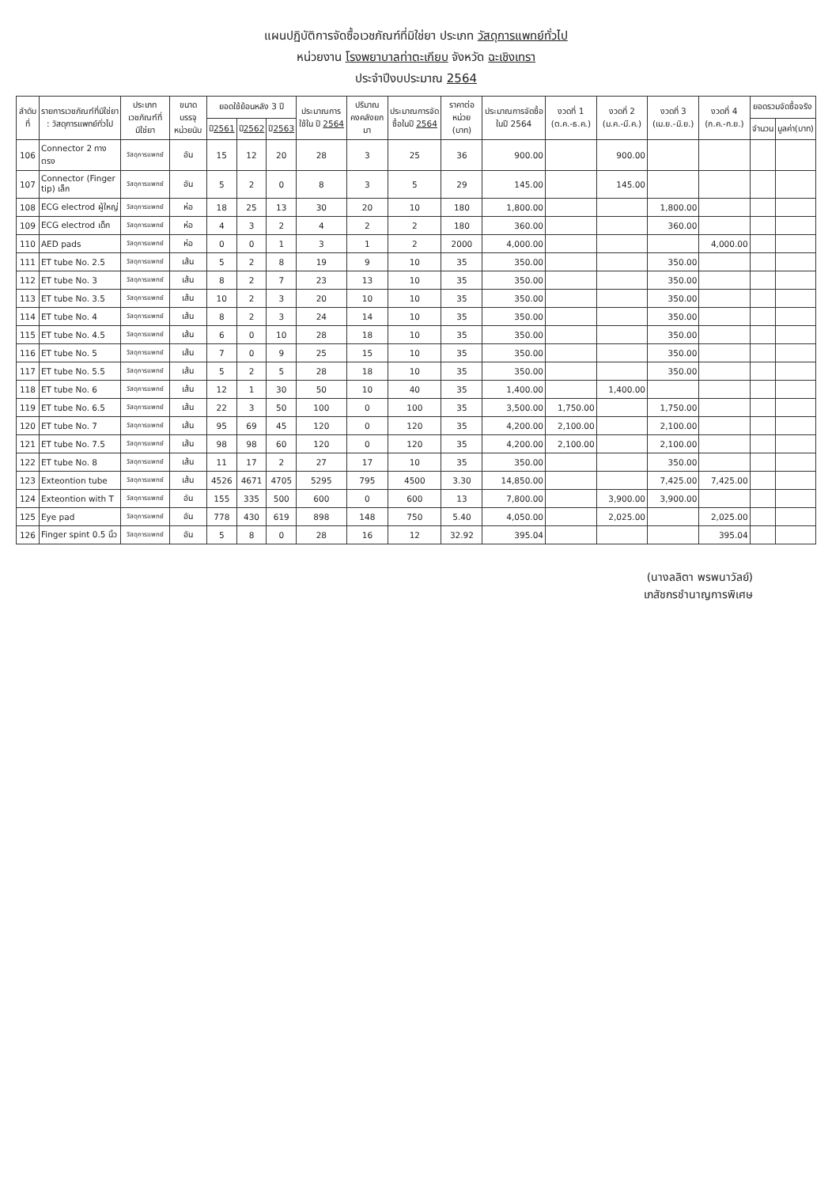แผนปฏิบัติการจัดซื้อเวชภัณฑ์ที่มิใช่ยา ประเภท วัสดุการแพทย์ทั่วไป
หน่วยงาน โรงพยาบาลท่าตะเกียบ จังหวัด ฉะเชิงเทรา
ประจำปีงบประมาณ 2564
| ลำดับที่ | รายการเวชภัณฑ์ที่มิใช่ยา : วัสดุการแพทย์ทั่วไป | ประเภทเวชภัณฑ์ที่มิใช่ยา | ขนาดบรรจุ หน่วยนับ | ยอดใช้ย้อนหลัง 3 ปี | | | ประมาณการใช้ใน ปี 2564 | ปริมาณคงคลังยกมา | ประมาณการจัดซื้อในปี 2564 | ราคาต่อหน่วย (บาท) | ประมาณการจัดซื้อในปี 2564 | งวดที่ 1 (ต.ค.-ธ.ค.) | งวดที่ 2 (ม.ค.-มี.ค.) | งวดที่ 3 (เม.ย.-มิ.ย.) | งวดที่ 4 (ก.ค.-ก.ย.) | ยอดรวมจัดซื้อจริง | |
| --- | --- | --- | --- | --- | --- | --- | --- | --- | --- | --- | --- | --- | --- | --- | --- | --- | --- |
| | | | | ปี 2561 | ปี 2562 | ปี 2563 | | | | | | | | | | จำนวน | มูลค่า(บาท) |
| 106 | Connector 2 ทาง ตรง | วัสดุการแพทย์ | อัน | 15 | 12 | 20 | 28 | 3 | 25 | 36 | 900.00 | | 900.00 | | | | |
| 107 | Connector (Finger tip) เล็ก | วัสดุการแพทย์ | อัน | 5 | 2 | 0 | 8 | 3 | 5 | 29 | 145.00 | | 145.00 | | | | |
| 108 | ECG electrod ผู้ใหญ่ | วัสดุการแพทย์ | ห่อ | 18 | 25 | 13 | 30 | 20 | 10 | 180 | 1,800.00 | | | 1,800.00 | | | |
| 109 | ECG electrod เด็ก | วัสดุการแพทย์ | ห่อ | 4 | 3 | 2 | 4 | 2 | 2 | 180 | 360.00 | | | 360.00 | | | |
| 110 | AED pads | วัสดุการแพทย์ | ห่อ | 0 | 0 | 1 | 3 | 1 | 2 | 2000 | 4,000.00 | | | | 4,000.00 | | |
| 111 | ET tube No. 2.5 | วัสดุการแพทย์ | เส้น | 5 | 2 | 8 | 19 | 9 | 10 | 35 | 350.00 | | | 350.00 | | | |
| 112 | ET tube No. 3 | วัสดุการแพทย์ | เส้น | 8 | 2 | 7 | 23 | 13 | 10 | 35 | 350.00 | | | 350.00 | | | |
| 113 | ET tube No. 3.5 | วัสดุการแพทย์ | เส้น | 10 | 2 | 3 | 20 | 10 | 10 | 35 | 350.00 | | | 350.00 | | | |
| 114 | ET tube No. 4 | วัสดุการแพทย์ | เส้น | 8 | 2 | 3 | 24 | 14 | 10 | 35 | 350.00 | | | 350.00 | | | |
| 115 | ET tube No. 4.5 | วัสดุการแพทย์ | เส้น | 6 | 0 | 10 | 28 | 18 | 10 | 35 | 350.00 | | | 350.00 | | | |
| 116 | ET tube No. 5 | วัสดุการแพทย์ | เส้น | 7 | 0 | 9 | 25 | 15 | 10 | 35 | 350.00 | | | 350.00 | | | |
| 117 | ET tube No. 5.5 | วัสดุการแพทย์ | เส้น | 5 | 2 | 5 | 28 | 18 | 10 | 35 | 350.00 | | | 350.00 | | | |
| 118 | ET tube No. 6 | วัสดุการแพทย์ | เส้น | 12 | 1 | 30 | 50 | 10 | 40 | 35 | 1,400.00 | | 1,400.00 | | | | |
| 119 | ET tube No. 6.5 | วัสดุการแพทย์ | เส้น | 22 | 3 | 50 | 100 | 0 | 100 | 35 | 3,500.00 | 1,750.00 | | 1,750.00 | | | |
| 120 | ET tube No. 7 | วัสดุการแพทย์ | เส้น | 95 | 69 | 45 | 120 | 0 | 120 | 35 | 4,200.00 | 2,100.00 | | 2,100.00 | | | |
| 121 | ET tube No. 7.5 | วัสดุการแพทย์ | เส้น | 98 | 98 | 60 | 120 | 0 | 120 | 35 | 4,200.00 | 2,100.00 | | 2,100.00 | | | |
| 122 | ET tube No. 8 | วัสดุการแพทย์ | เส้น | 11 | 17 | 2 | 27 | 17 | 10 | 35 | 350.00 | | | 350.00 | | | |
| 123 | Exteontion tube | วัสดุการแพทย์ | เส้น | 4526 | 4671 | 4705 | 5295 | 795 | 4500 | 3.30 | 14,850.00 | | | 7,425.00 | 7,425.00 | | |
| 124 | Exteontion with T | วัสดุการแพทย์ | อัน | 155 | 335 | 500 | 600 | 0 | 600 | 13 | 7,800.00 | | 3,900.00 | 3,900.00 | | | |
| 125 | Eye pad | วัสดุการแพทย์ | อัน | 778 | 430 | 619 | 898 | 148 | 750 | 5.40 | 4,050.00 | | 2,025.00 | | 2,025.00 | | |
| 126 | Finger spint 0.5 นิ้ว | วัสดุการแพทย์ | อัน | 5 | 8 | 0 | 28 | 16 | 12 | 32.92 | 395.04 | | | | 395.04 | | |
(นางลลิตา พรพนาวัลย์)
เภสัชกรชำนาญการพิเศษ